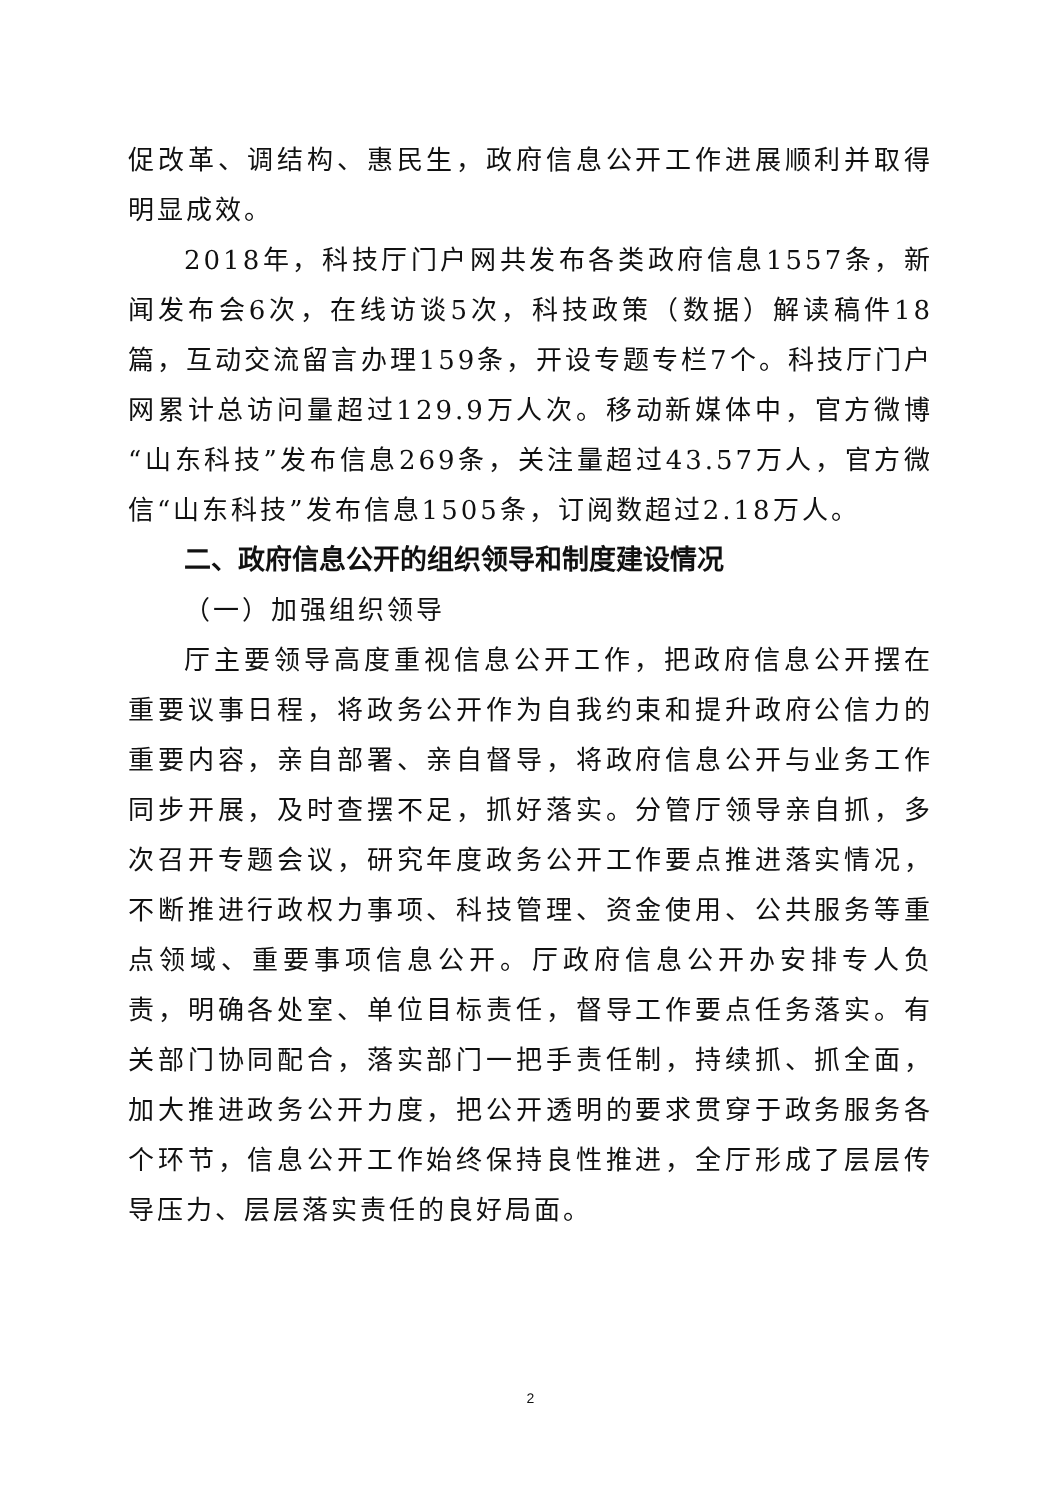促改革、调结构、惠民生，政府信息公开工作进展顺利并取得明显成效。
2018年，科技厅门户网共发布各类政府信息1557条，新闻发布会6次，在线访谈5次，科技政策（数据）解读稿件18篇，互动交流留言办理159条，开设专题专栏7个。科技厅门户网累计总访问量超过129.9万人次。移动新媒体中，官方微博“山东科技”发布信息269条，关注量超过43.57万人，官方微信“山东科技”发布信息1505条，订阅数超过2.18万人。
二、政府信息公开的组织领导和制度建设情况
（一）加强组织领导
厅主要领导高度重视信息公开工作，把政府信息公开摆在重要议事日程，将政务公开作为自我约束和提升政府公信力的重要内容，亲自部署、亲自督导，将政府信息公开与业务工作同步开展，及时查摆不足，抓好落实。分管厅领导亲自抓，多次召开专题会议，研究年度政务公开工作要点推进落实情况，不断推进行政权力事项、科技管理、资金使用、公共服务等重点领域、重要事项信息公开。厅政府信息公开办安排专人负责，明确各处室、单位目标责任，督导工作要点任务落实。有关部门协同配合，落实部门一把手责任制，持续抓、抓全面，加大推进政务公开力度，把公开透明的要求贯穿于政务服务各个环节，信息公开工作始终保持良性推进，全厅形成了层层传导压力、层层落实责任的良好局面。
2